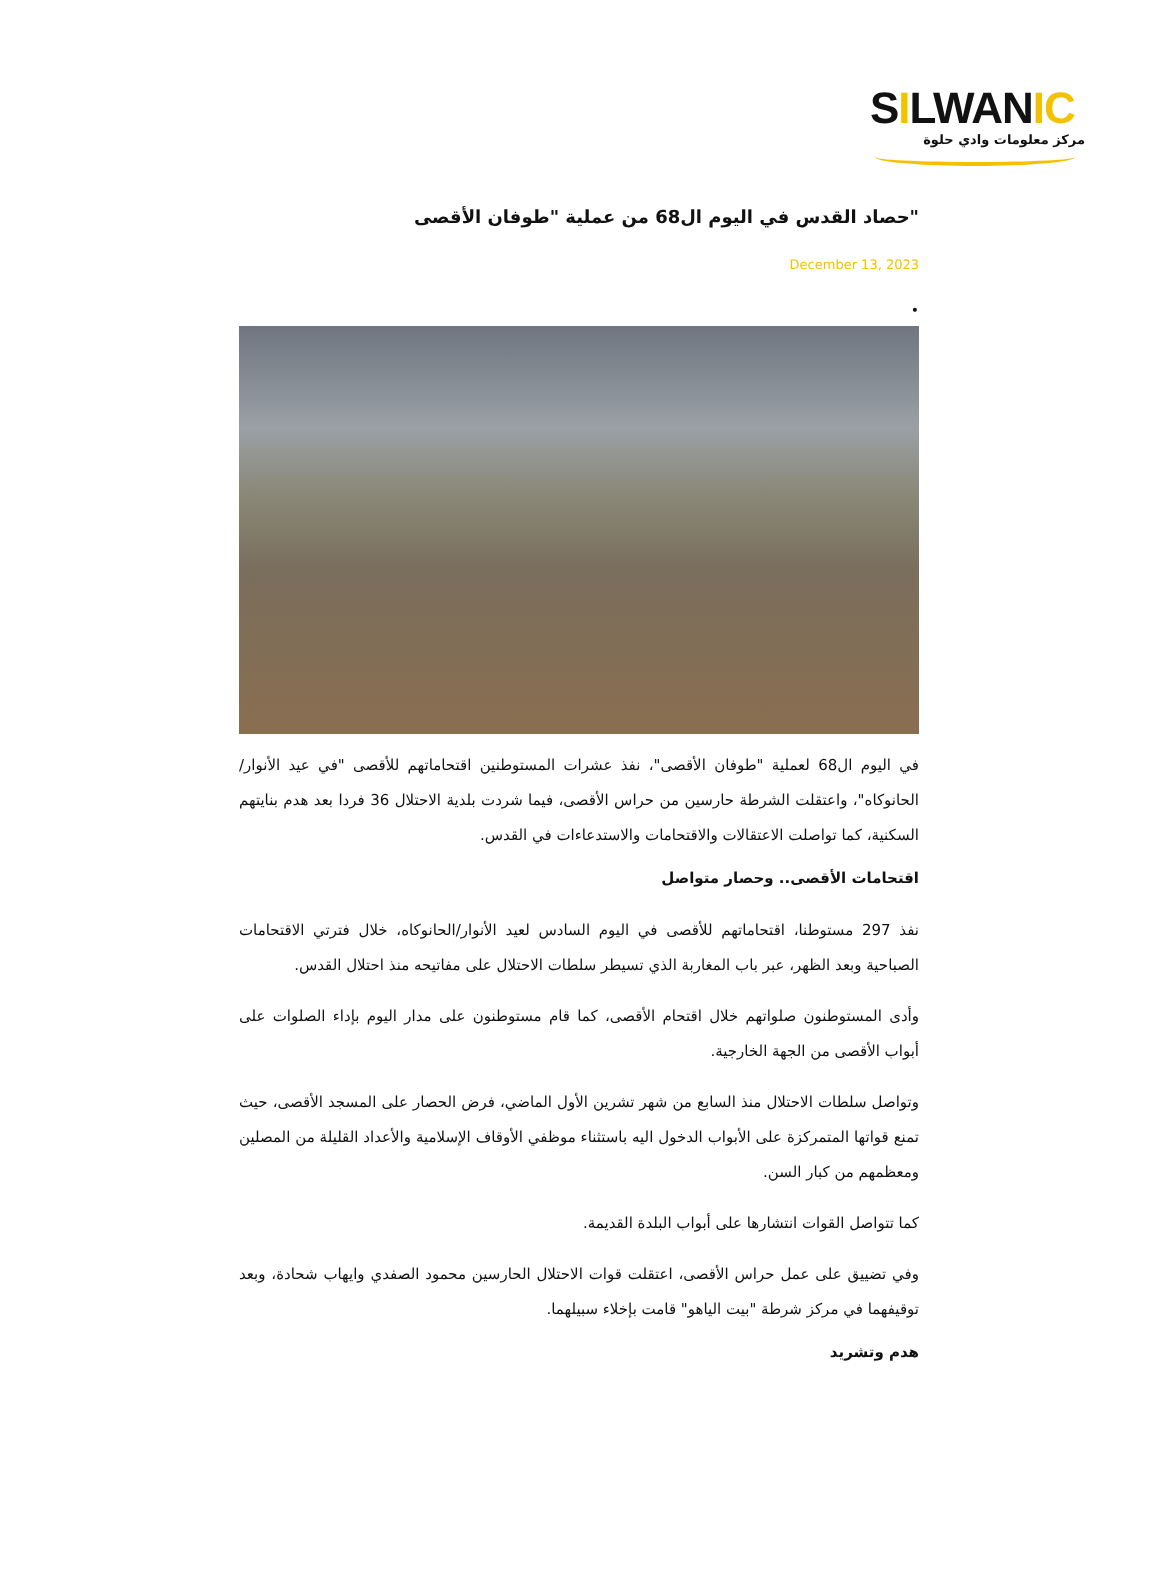SILWANIC
مركز معلومات وادي حلوة
"حصاد القدس في اليوم ال68 من عملية "طوفان الأقصى
December 13, 2023
•
في اليوم ال68 لعملية "طوفان الأقصى"، نفذ عشرات المستوطنين اقتحاماتهم للأقصى "في عيد الأنوار/الحانوكاه"، واعتقلت الشرطة حارسين من حراس الأقصى، فيما شردت بلدية الاحتلال 36 فردا بعد هدم بنايتهم السكنية، كما تواصلت الاعتقالات والاقتحامات والاستدعاءات في القدس.
اقتحامات الأقصى.. وحصار متواصل
نفذ 297 مستوطنا، اقتحاماتهم للأقصى في اليوم السادس لعيد الأنوار/الحانوكاه، خلال فترتي الاقتحامات الصباحية وبعد الظهر، عبر باب المغاربة الذي تسيطر سلطات الاحتلال على مفاتيحه منذ احتلال القدس.
وأدى المستوطنون صلواتهم خلال اقتحام الأقصى، كما قام مستوطنون على مدار اليوم بإداء الصلوات على أبواب الأقصى من الجهة الخارجية.
وتواصل سلطات الاحتلال منذ السابع من شهر تشرين الأول الماضي، فرض الحصار على المسجد الأقصى، حيث تمنع قواتها المتمركزة على الأبواب الدخول اليه باستثناء موظفي الأوقاف الإسلامية والأعداد القليلة من المصلين ومعظمهم من كبار السن.
كما تتواصل القوات انتشارها على أبواب البلدة القديمة.
وفي تضييق على عمل حراس الأقصى، اعتقلت قوات الاحتلال الحارسين محمود الصفدي وايهاب شحادة، وبعد توقيفهما في مركز شرطة "بيت الياهو" قامت بإخلاء سبيلهما.
هدم وتشريد